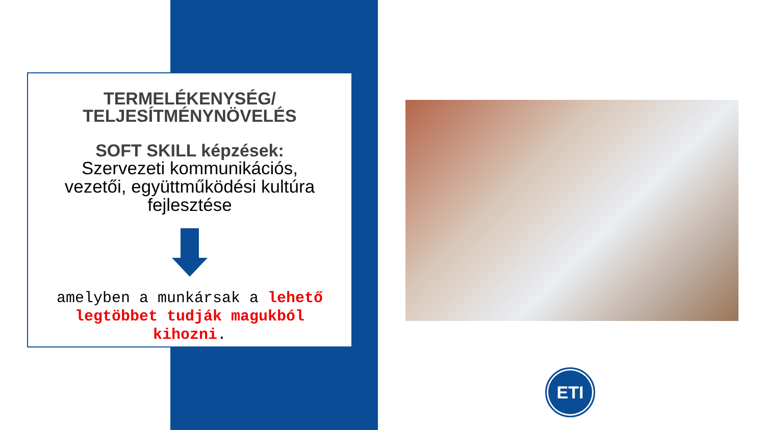TERMELÉKENYSÉG/
TELJESÍTMÉNYNÖVELÉS
SOFT SKILL képzések:
Szervezeti kommunikációs,
vezetői, együttműködési kultúra
fejlesztése
amelyben a munkársak a lehető legtöbbet tudják magukból kihozni.
ETI